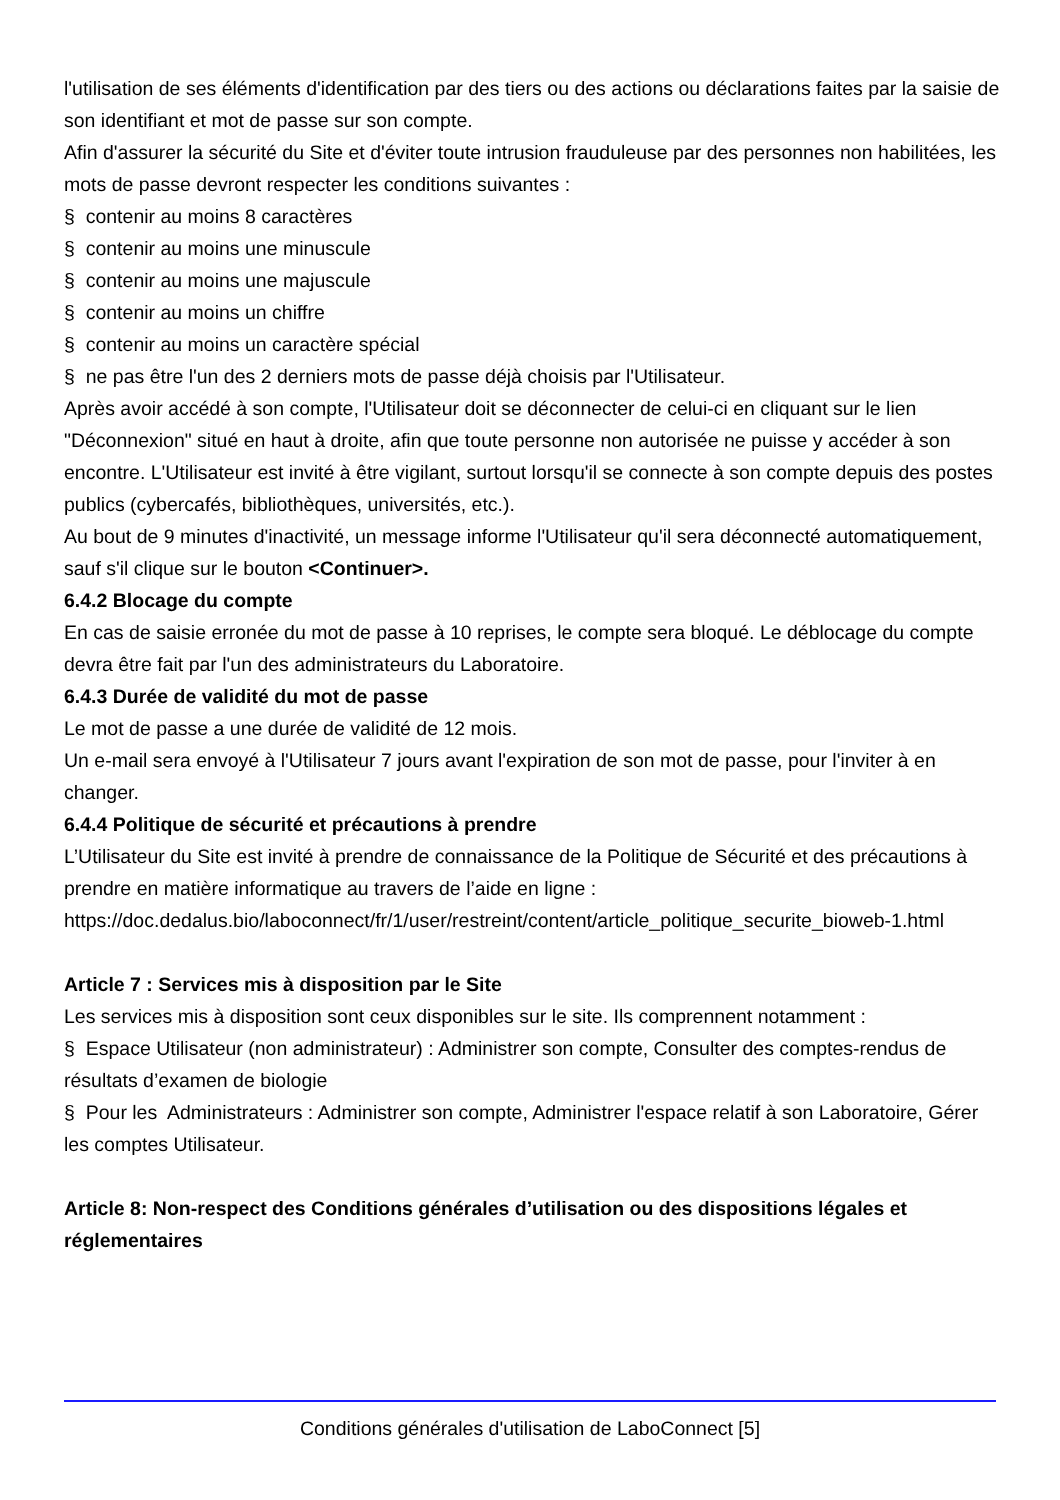l'utilisation de ses éléments d'identification par des tiers ou des actions ou déclarations faites par la saisie de son identifiant et mot de passe sur son compte.
Afin d'assurer la sécurité du Site et d'éviter toute intrusion frauduleuse par des personnes non habilitées, les mots de passe devront respecter les conditions suivantes :
§ contenir au moins 8 caractères
§ contenir au moins une minuscule
§ contenir au moins une majuscule
§ contenir au moins un chiffre
§ contenir au moins un caractère spécial
§ ne pas être l'un des 2 derniers mots de passe déjà choisis par l'Utilisateur.
Après avoir accédé à son compte, l'Utilisateur doit se déconnecter de celui-ci en cliquant sur le lien "Déconnexion" situé en haut à droite, afin que toute personne non autorisée ne puisse y accéder à son encontre. L'Utilisateur est invité à être vigilant, surtout lorsqu'il se connecte à son compte depuis des postes publics (cybercafés, bibliothèques, universités, etc.).
Au bout de 9 minutes d'inactivité, un message informe l'Utilisateur qu'il sera déconnecté automatiquement, sauf s'il clique sur le bouton <Continuer>.
6.4.2 Blocage du compte
En cas de saisie erronée du mot de passe à 10 reprises, le compte sera bloqué. Le déblocage du compte devra être fait par l'un des administrateurs du Laboratoire.
6.4.3 Durée de validité du mot de passe
Le mot de passe a une durée de validité de 12 mois.
Un e-mail sera envoyé à l'Utilisateur 7 jours avant l'expiration de son mot de passe, pour l'inviter à en changer.
6.4.4 Politique de sécurité et précautions à prendre
L’Utilisateur du Site est invité à prendre de connaissance de la Politique de Sécurité et des précautions à prendre en matière informatique au travers de l’aide en ligne :
https://doc.dedalus.bio/laboconnect/fr/1/user/restreint/content/article_politique_securite_bioweb-1.html
Article 7 : Services mis à disposition par le Site
Les services mis à disposition sont ceux disponibles sur le site. Ils comprennent notamment :
§ Espace Utilisateur (non administrateur) : Administrer son compte, Consulter des comptes-rendus de résultats d’examen de biologie
§ Pour les Administrateurs : Administrer son compte, Administrer l'espace relatif à son Laboratoire, Gérer les comptes Utilisateur.
Article 8: Non-respect des Conditions générales d’utilisation ou des dispositions légales et réglementaires
Conditions générales d'utilisation de LaboConnect [5]